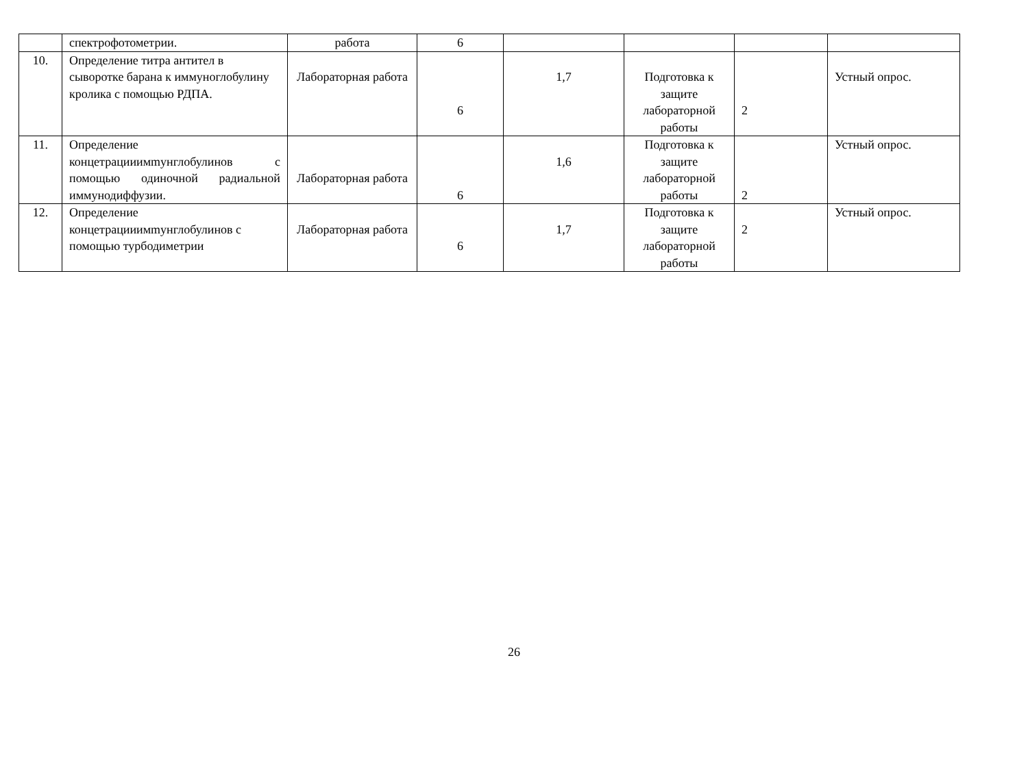| | спектрофотометрии. | работа | 6 | | | | |
| 10. | Определение титра антител в сыворотке барана к иммуноглобулину кролика с помощью РДПА. | Лабораторная работа | 6 | 1,7 | Подготовка к защите лабораторной работы | 2 | Устный опрос. |
| 11. | Определение концетрацииимmунглобулинов с помощью одиночной радиальной иммунодиффузии. | Лабораторная работа | 6 | 1,6 | Подготовка к защите лабораторной работы | 2 | Устный опрос. |
| 12. | Определение концетрацииимmунглобулинов с помощью турбодиметрии | Лабораторная работа | 6 | 1,7 | Подготовка к защите лабораторной работы | 2 | Устный опрос. |
26